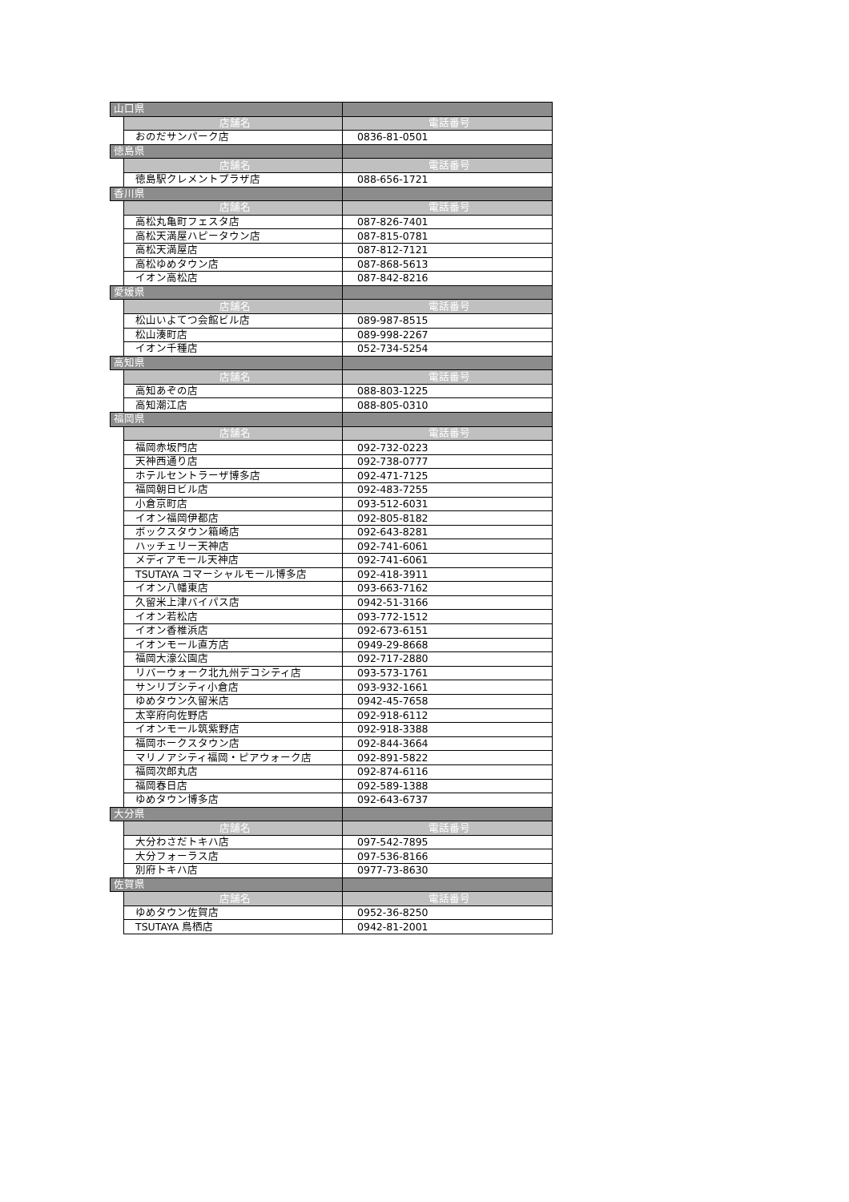| 山口県 | | |
| | 店舗名 | 電話番号 |
| | おのだサンパーク店 | 0836-81-0501 |
| 徳島県 | | |
| | 店舗名 | 電話番号 |
| | 徳島駅クレメントプラザ店 | 088-656-1721 |
| 香川県 | | |
| | 店舗名 | 電話番号 |
| | 高松丸亀町フェスタ店 | 087-826-7401 |
| | 高松天満屋ハピータウン店 | 087-815-0781 |
| | 高松天満屋店 | 087-812-7121 |
| | 高松ゆめタウン店 | 087-868-5613 |
| | イオン高松店 | 087-842-8216 |
| 愛媛県 | | |
| | 店舗名 | 電話番号 |
| | 松山いよてつ会館ビル店 | 089-987-8515 |
| | 松山湊町店 | 089-998-2267 |
| | イオン千種店 | 052-734-5254 |
| 高知県 | | |
| | 店舗名 | 電話番号 |
| | 高知あぞの店 | 088-803-1225 |
| | 高知潮江店 | 088-805-0310 |
| 福岡県 | | |
| | 店舗名 | 電話番号 |
| | 福岡赤坂門店 | 092-732-0223 |
| | 天神西通り店 | 092-738-0777 |
| | ホテルセントラーザ博多店 | 092-471-7125 |
| | 福岡朝日ビル店 | 092-483-7255 |
| | 小倉京町店 | 093-512-6031 |
| | イオン福岡伊都店 | 092-805-8182 |
| | ボックスタウン箱崎店 | 092-643-8281 |
| | ハッチェリー天神店 | 092-741-6061 |
| | メディアモール天神店 | 092-741-6061 |
| | TSUTAYA コマーシャルモール博多店 | 092-418-3911 |
| | イオン八幡東店 | 093-663-7162 |
| | 久留米上津バイパス店 | 0942-51-3166 |
| | イオン若松店 | 093-772-1512 |
| | イオン香椎浜店 | 092-673-6151 |
| | イオンモール直方店 | 0949-29-8668 |
| | 福岡大濠公園店 | 092-717-2880 |
| | リバーウォーク北九州デコシティ店 | 093-573-1761 |
| | サンリブシティ小倉店 | 093-932-1661 |
| | ゆめタウン久留米店 | 0942-45-7658 |
| | 太宰府向佐野店 | 092-918-6112 |
| | イオンモール筑紫野店 | 092-918-3388 |
| | 福岡ホークスタウン店 | 092-844-3664 |
| | マリノアシティ福岡・ピアウォーク店 | 092-891-5822 |
| | 福岡次郎丸店 | 092-874-6116 |
| | 福岡春日店 | 092-589-1388 |
| | ゆめタウン博多店 | 092-643-6737 |
| 大分県 | | |
| | 店舗名 | 電話番号 |
| | 大分わさだトキハ店 | 097-542-7895 |
| | 大分フォーラス店 | 097-536-8166 |
| | 別府トキハ店 | 0977-73-8630 |
| 佐賀県 | | |
| | 店舗名 | 電話番号 |
| | ゆめタウン佐賀店 | 0952-36-8250 |
| | TSUTAYA 鳥栖店 | 0942-81-2001 |